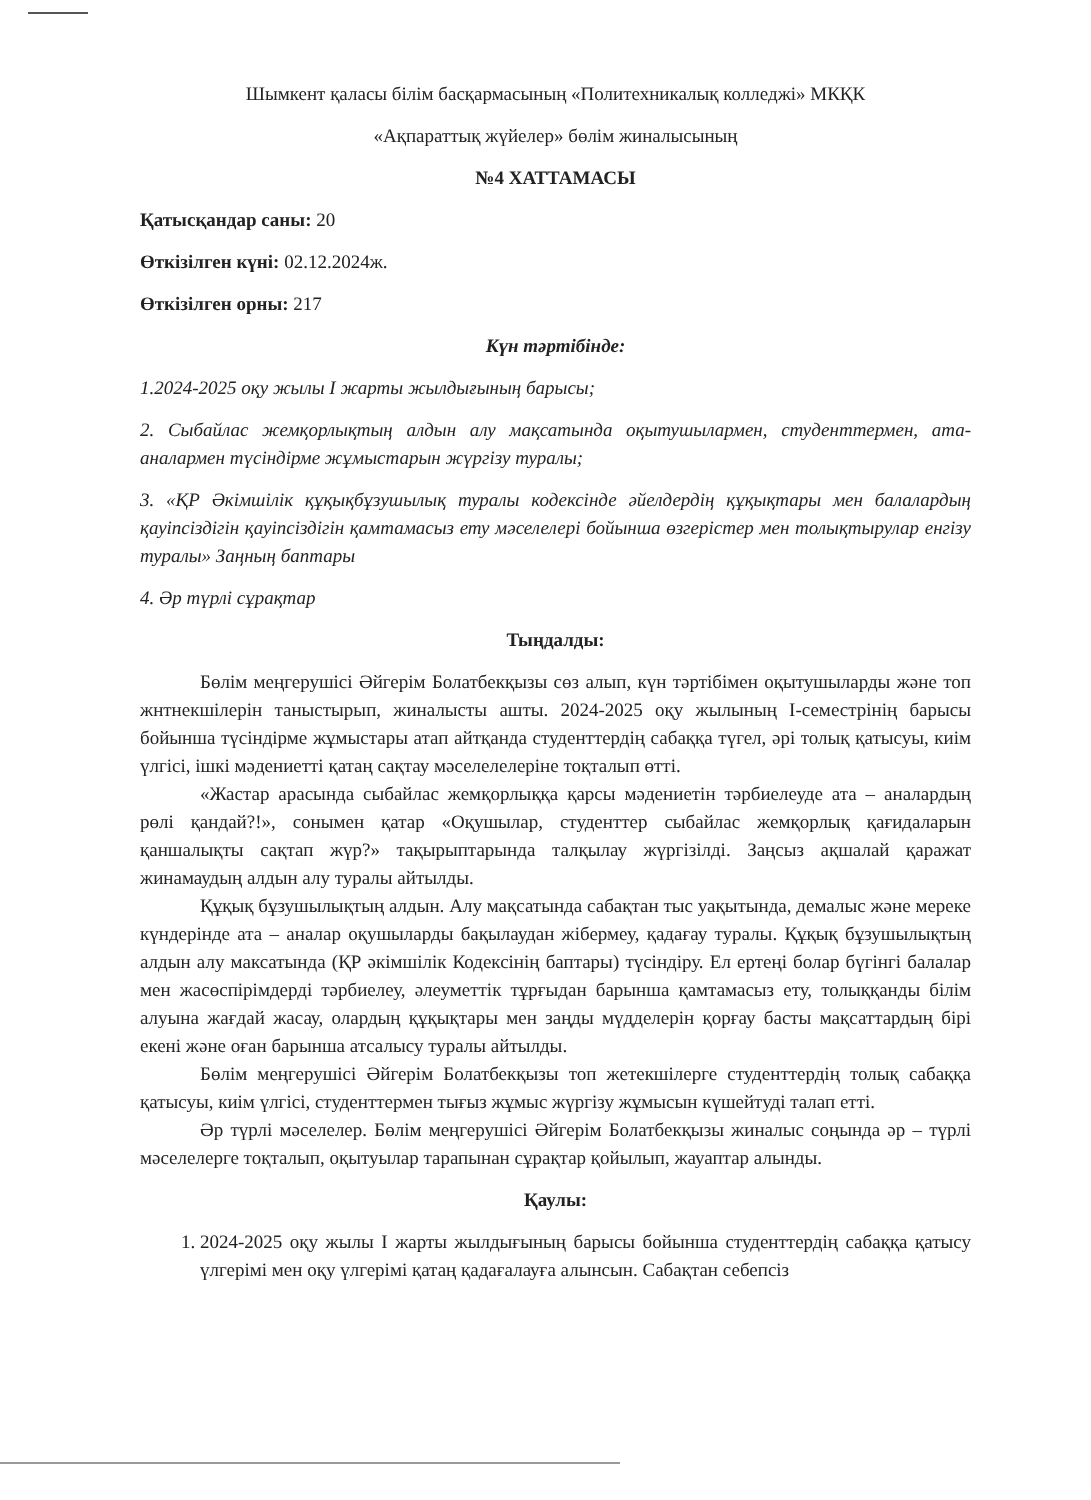Шымкент қаласы білім басқармасының «Политехникалық колледжі» МКҚК
«Ақпараттық жүйелер» бөлім жиналысының
№4 ХАТТАМАСЫ
Қатысқандар саны: 20
Өткізілген күні: 02.12.2024ж.
Өткізілген орны: 217
Күн тәртібінде:
1.2024-2025 оқу жылы I жарты жылдығының барысы;
2. Сыбайлас жемқорлықтың алдын алу мақсатында оқытушылармен, студенттермен, ата-аналармен түсіндірме жұмыстарын жүргізу туралы;
3. «ҚР Әкімшілік құқықбұзушылық туралы кодексінде әйелдердің құқықтары мен балалардың қауіпсіздігін қауіпсіздігін қамтамасыз ету мәселелері бойынша өзгерістер мен толықтырулар енгізу туралы» Заңның баптары
4. Әр түрлі сұрақтар
Тыңдалды:
Бөлім меңгерушісі Әйгерім Болатбекқызы сөз алып, күн тәртібімен оқытушыларды және топ жнтнекшілерін таныстырып, жиналысты ашты. 2024-2025 оқу жылының I-семестрінің барысы бойынша түсіндірме жұмыстары атап айтқанда студенттердің сабаққа түгел, әрі толық қатысуы, киім үлгісі, ішкі мәдениетті қатаң сақтау мәселелелеріне тоқталып өтті.
«Жастар арасында сыбайлас жемқорлыққа қарсы мәдениетін тәрбиелеуде ата – аналардың рөлі қандай?!», сонымен қатар «Оқушылар, студенттер сыбайлас жемқорлық қағидаларын қаншалықты сақтап жүр?» тақырыптарында талқылау жүргізілді. Заңсыз ақшалай қаражат жинамаудың алдын алу туралы айтылды.
Құқық бұзушылықтың алдын. Алу мақсатында сабақтан тыс уақытында, демалыс және мереке күндерінде ата – аналар оқушыларды бақылаудан жібермеу, қадағау туралы. Құқық бұзушылықтың алдын алу максатында (ҚР әкімшілік Кодексінің баптары) түсіндіру. Ел ертеңі болар бүгінгі балалар мен жасөспірімдерді тәрбиелеу, әлеуметтік тұрғыдан барынша қамтамасыз ету, толыққанды білім алуына жағдай жасау, олардың құқықтары мен заңды мүдделерін қорғау басты мақсаттардың бірі екені және оған барынша атсалысу туралы айтылды.
Бөлім меңгерушісі Әйгерім Болатбекқызы топ жетекшілерге студенттердің толық сабаққа қатысуы, киім үлгісі, студенттермен тығыз жұмыс жүргізу жұмысын күшейтуді талап етті.
Әр түрлі мәселелер. Бөлім меңгерушісі Әйгерім Болатбекқызы жиналыс соңында әр – түрлі мәселелерге тоқталып, оқытуылар тарапынан сұрақтар қойылып, жауаптар алынды.
Қаулы:
1. 2024-2025 оқу жылы I жарты жылдығының барысы бойынша студенттердің сабаққа қатысу үлгерімі мен оқу үлгерімі қатаң қадағалауға алынсын. Сабақтан себепсіз